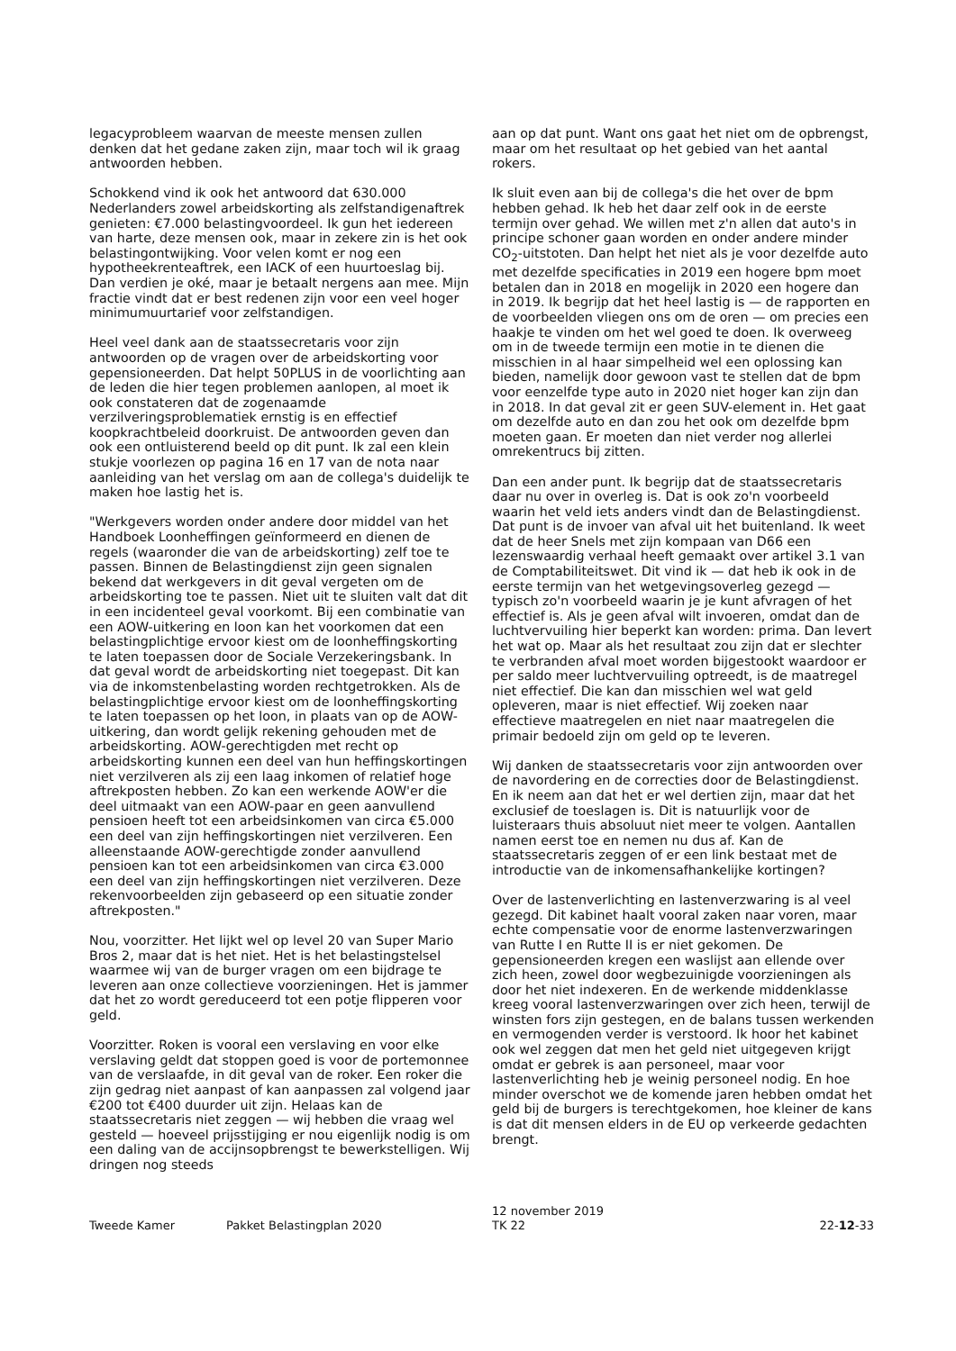legacyprobleem waarvan de meeste mensen zullen denken dat het gedane zaken zijn, maar toch wil ik graag antwoorden hebben.
Schokkend vind ik ook het antwoord dat 630.000 Nederlanders zowel arbeidskorting als zelfstandigenaftrek genieten: €7.000 belastingvoordeel. Ik gun het iedereen van harte, deze mensen ook, maar in zekere zin is het ook belastingontwijking. Voor velen komt er nog een hypotheekrenteaftrek, een IACK of een huurtoeslag bij. Dan verdien je oké, maar je betaalt nergens aan mee. Mijn fractie vindt dat er best redenen zijn voor een veel hoger minimumuurtarief voor zelfstandigen.
Heel veel dank aan de staatssecretaris voor zijn antwoorden op de vragen over de arbeidskorting voor gepensioneerden. Dat helpt 50PLUS in de voorlichting aan de leden die hier tegen problemen aanlopen, al moet ik ook constateren dat de zogenaamde verzilveringsproblematiek ernstig is en effectief koopkrachtbeleid doorkruist. De antwoorden geven dan ook een ontluisterend beeld op dit punt. Ik zal een klein stukje voorlezen op pagina 16 en 17 van de nota naar aanleiding van het verslag om aan de collega's duidelijk te maken hoe lastig het is.
"Werkgevers worden onder andere door middel van het Handboek Loonheffingen geïnformeerd en dienen de regels (waaronder die van de arbeidskorting) zelf toe te passen. Binnen de Belastingdienst zijn geen signalen bekend dat werkgevers in dit geval vergeten om de arbeidskorting toe te passen. Niet uit te sluiten valt dat dit in een incidenteel geval voorkomt. Bij een combinatie van een AOW-uitkering en loon kan het voorkomen dat een belastingplichtige ervoor kiest om de loonheffingskorting te laten toepassen door de Sociale Verzekeringsbank. In dat geval wordt de arbeidskorting niet toegepast. Dit kan via de inkomstenbelasting worden rechtgetrokken. Als de belastingplichtige ervoor kiest om de loonheffingskorting te laten toepassen op het loon, in plaats van op de AOW-uitkering, dan wordt gelijk rekening gehouden met de arbeidskorting. AOW-gerechtigden met recht op arbeidskorting kunnen een deel van hun heffingskortingen niet verzilveren als zij een laag inkomen of relatief hoge aftrekposten hebben. Zo kan een werkende AOW'er die deel uitmaakt van een AOW-paar en geen aanvullend pensioen heeft tot een arbeidsinkomen van circa €5.000 een deel van zijn heffingskortingen niet verzilveren. Een alleenstaande AOW-gerechtigde zonder aanvullend pensioen kan tot een arbeidsinkomen van circa €3.000 een deel van zijn heffingskortingen niet verzilveren. Deze rekenvoorbeelden zijn gebaseerd op een situatie zonder aftrekposten."
Nou, voorzitter. Het lijkt wel op level 20 van Super Mario Bros 2, maar dat is het niet. Het is het belastingstelsel waarmee wij van de burger vragen om een bijdrage te leveren aan onze collectieve voorzieningen. Het is jammer dat het zo wordt gereduceerd tot een potje flipperen voor geld.
Voorzitter. Roken is vooral een verslaving en voor elke verslaving geldt dat stoppen goed is voor de portemonnee van de verslaafde, in dit geval van de roker. Een roker die zijn gedrag niet aanpast of kan aanpassen zal volgend jaar €200 tot €400 duurder uit zijn. Helaas kan de staatssecretaris niet zeggen — wij hebben die vraag wel gesteld — hoeveel prijsstijging er nou eigenlijk nodig is om een daling van de accijnsopbrengst te bewerkstelligen. Wij dringen nog steeds
aan op dat punt. Want ons gaat het niet om de opbrengst, maar om het resultaat op het gebied van het aantal rokers.
Ik sluit even aan bij de collega's die het over de bpm hebben gehad. Ik heb het daar zelf ook in de eerste termijn over gehad. We willen met z'n allen dat auto's in principe schoner gaan worden en onder andere minder CO<sub>2</sub>-uitstoten. Dan helpt het niet als je voor dezelfde auto met dezelfde specificaties in 2019 een hogere bpm moet betalen dan in 2018 en mogelijk in 2020 een hogere dan in 2019. Ik begrijp dat het heel lastig is — de rapporten en de voorbeelden vliegen ons om de oren — om precies een haakje te vinden om het wel goed te doen. Ik overweeg om in de tweede termijn een motie in te dienen die misschien in al haar simpelheid wel een oplossing kan bieden, namelijk door gewoon vast te stellen dat de bpm voor eenzelfde type auto in 2020 niet hoger kan zijn dan in 2018. In dat geval zit er geen SUV-element in. Het gaat om dezelfde auto en dan zou het ook om dezelfde bpm moeten gaan. Er moeten dan niet verder nog allerlei omrekentrucs bij zitten.
Dan een ander punt. Ik begrijp dat de staatssecretaris daar nu over in overleg is. Dat is ook zo'n voorbeeld waarin het veld iets anders vindt dan de Belastingdienst. Dat punt is de invoer van afval uit het buitenland. Ik weet dat de heer Snels met zijn kompaan van D66 een lezenswaardig verhaal heeft gemaakt over artikel 3.1 van de Comptabiliteitswet. Dit vind ik — dat heb ik ook in de eerste termijn van het wetgevingsoverleg gezegd — typisch zo'n voorbeeld waarin je je kunt afvragen of het effectief is. Als je geen afval wilt invoeren, omdat dan de luchtvervuiling hier beperkt kan worden: prima. Dan levert het wat op. Maar als het resultaat zou zijn dat er slechter te verbranden afval moet worden bijgestookt waardoor er per saldo meer luchtvervuiling optreedt, is de maatregel niet effectief. Die kan dan misschien wel wat geld opleveren, maar is niet effectief. Wij zoeken naar effectieve maatregelen en niet naar maatregelen die primair bedoeld zijn om geld op te leveren.
Wij danken de staatssecretaris voor zijn antwoorden over de navordering en de correcties door de Belastingdienst. En ik neem aan dat het er wel dertien zijn, maar dat het exclusief de toeslagen is. Dit is natuurlijk voor de luisteraars thuis absoluut niet meer te volgen. Aantallen namen eerst toe en nemen nu dus af. Kan de staatssecretaris zeggen of er een link bestaat met de introductie van de inkomensafhankelijke kortingen?
Over de lastenverlichting en lastenverzwaring is al veel gezegd. Dit kabinet haalt vooral zaken naar voren, maar echte compensatie voor de enorme lastenverzwaringen van Rutte I en Rutte II is er niet gekomen. De gepensioneerden kregen een waslijst aan ellende over zich heen, zowel door wegbezuinigde voorzieningen als door het niet indexeren. En de werkende middenklasse kreeg vooral lastenverzwaringen over zich heen, terwijl de winsten fors zijn gestegen, en de balans tussen werkenden en vermogenden verder is verstoord. Ik hoor het kabinet ook wel zeggen dat men het geld niet uitgegeven krijgt omdat er gebrek is aan personeel, maar voor lastenverlichting heb je weinig personeel nodig. En hoe minder overschot we de komende jaren hebben omdat het geld bij de burgers is terechtgekomen, hoe kleiner de kans is dat dit mensen elders in de EU op verkeerde gedachten brengt.
Tweede Kamer
Pakket Belastingplan 2020
12 november 2019
TK 22
22-12-33